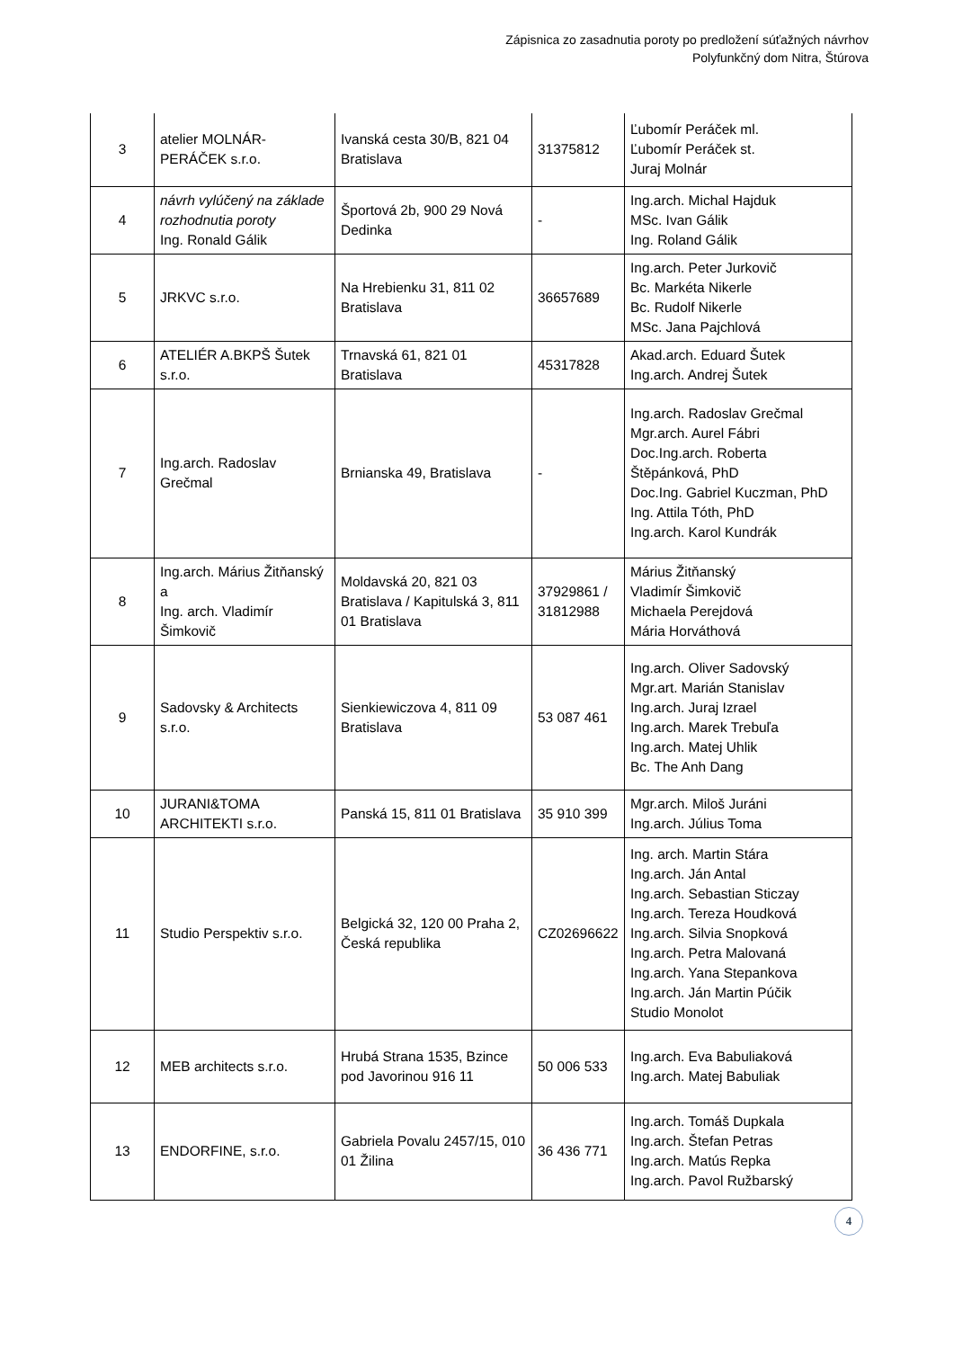Zápisnica zo zasadnutia poroty po predložení súťažných návrhov
Polyfunkčný dom Nitra, Štúrova
| 3 | atelier MOLNÁR-PERÁČEK s.r.o. | Ivanská cesta 30/B, 821 04 Bratislava | 31375812 | Ľubomír Peráček ml. Ľubomír Peráček st. Juraj Molnár |
| 4 | návrh vylúčený na základe rozhodnutia poroty Ing. Ronald Gálik | Športová 2b, 900 29 Nová Dedinka | - | Ing.arch. Michal Hajduk MSc. Ivan Gálik Ing. Roland Gálik |
| 5 | JRKVC s.r.o. | Na Hrebienku 31, 811 02 Bratislava | 36657689 | Ing.arch. Peter Jurkovič Bc. Markéta Nikerle Bc. Rudolf Nikerle MSc. Jana Pajchlová |
| 6 | ATELIÉR A.BKPŠ Šutek s.r.o. | Trnavská 61, 821 01 Bratislava | 45317828 | Akad.arch. Eduard Šutek Ing.arch. Andrej Šutek |
| 7 | Ing.arch. Radoslav Grečmal | Brnianska 49, Bratislava | - | Ing.arch. Radoslav Grečmal Mgr.arch. Aurel Fábri Doc.Ing.arch. Roberta Štěpánková, PhD Doc.Ing. Gabriel Kuczman, PhD Ing. Attila Tóth, PhD Ing.arch. Karol Kundrák |
| 8 | Ing.arch. Márius Žitňanský a Ing. arch. Vladimír Šimkovič | Moldavská 20, 821 03 Bratislava / Kapitulská 3, 811 01 Bratislava | 37929861 / 31812988 | Márius Žitňanský Vladimír Šimkovič Michaela Perejdová Mária Horváthová |
| 9 | Sadovsky & Architects s.r.o. | Sienkiewiczova 4, 811 09 Bratislava | 53 087 461 | Ing.arch. Oliver Sadovský Mgr.art. Marián Stanislav Ing.arch. Juraj Izrael Ing.arch. Marek Trebuľa Ing.arch. Matej Uhlik Bc. The Anh Dang |
| 10 | JURANI&TOMA ARCHITEKTI s.r.o. | Panská 15, 811 01 Bratislava | 35 910 399 | Mgr.arch. Miloš Juráni Ing.arch. Július Toma |
| 11 | Studio Perspektiv s.r.o. | Belgická 32, 120 00 Praha 2, Česká republika | CZ02696622 | Ing. arch. Martin Stára Ing.arch. Ján Antal Ing.arch. Sebastian Sticzay Ing.arch. Tereza Houdková Ing.arch. Silvia Snopková Ing.arch. Petra Malovaná Ing.arch. Yana Stepankova Ing.arch. Ján Martin Púčik Studio Monolot |
| 12 | MEB architects s.r.o. | Hrubá Strana 1535, Bzince pod Javorinou 916 11 | 50 006 533 | Ing.arch. Eva Babuliaková Ing.arch. Matej Babuliak |
| 13 | ENDORFINE, s.r.o. | Gabriela Povalu 2457/15, 010 01 Žilina | 36 436 771 | Ing.arch. Tomáš Dupkala Ing.arch. Štefan Petras Ing.arch. Matús Repka Ing.arch. Pavol Ružbarský |
4